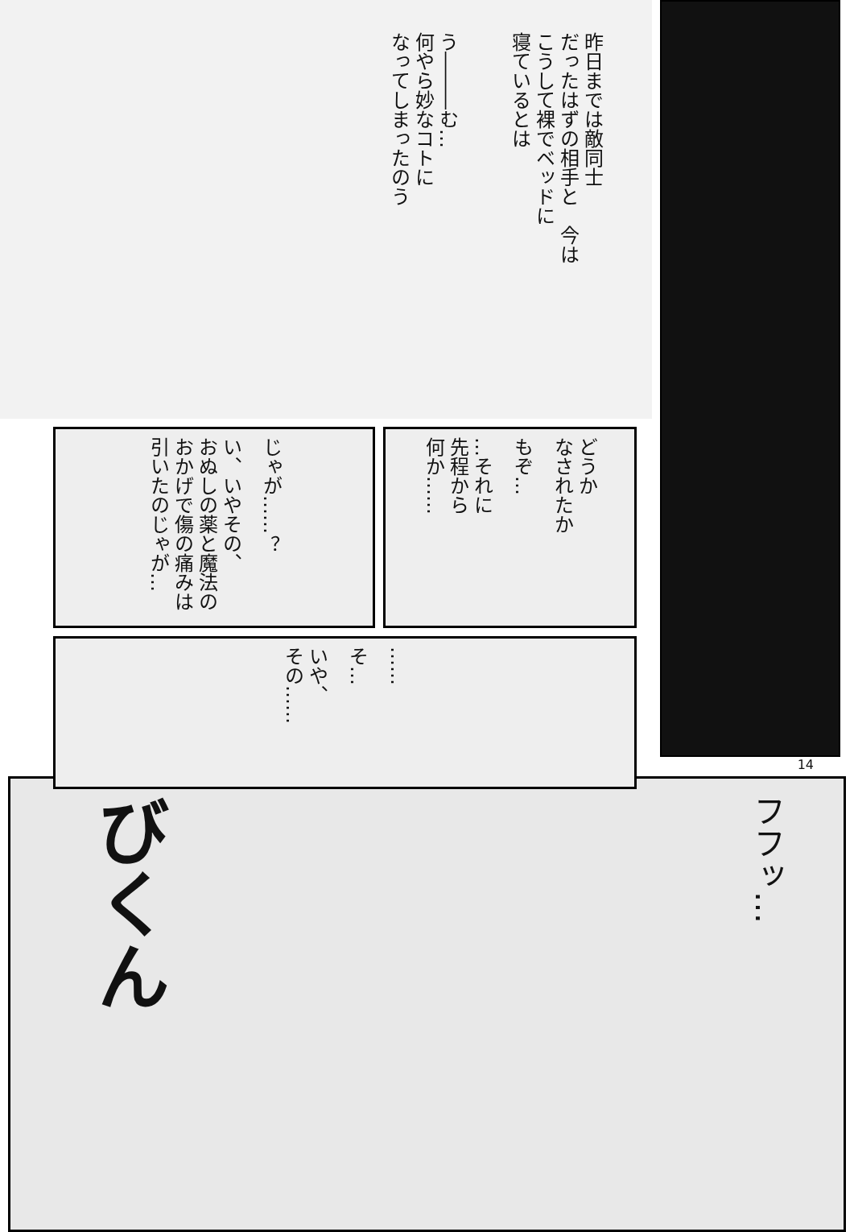う―――む…
何やら妙なコトに
なってしまったのう 昨日までは敵同士
だったはずの相手と　今は
こうして裸でベッドに
寝ているとは
い、いやその、
おぬしの薬と魔法の
おかげで傷の痛みは
引いたのじゃが… じゃが……？
…それに
先程から
何か…… もぞ… どうか
なされたか
いや、
その…… そ… ……
14
びくん フフッ…